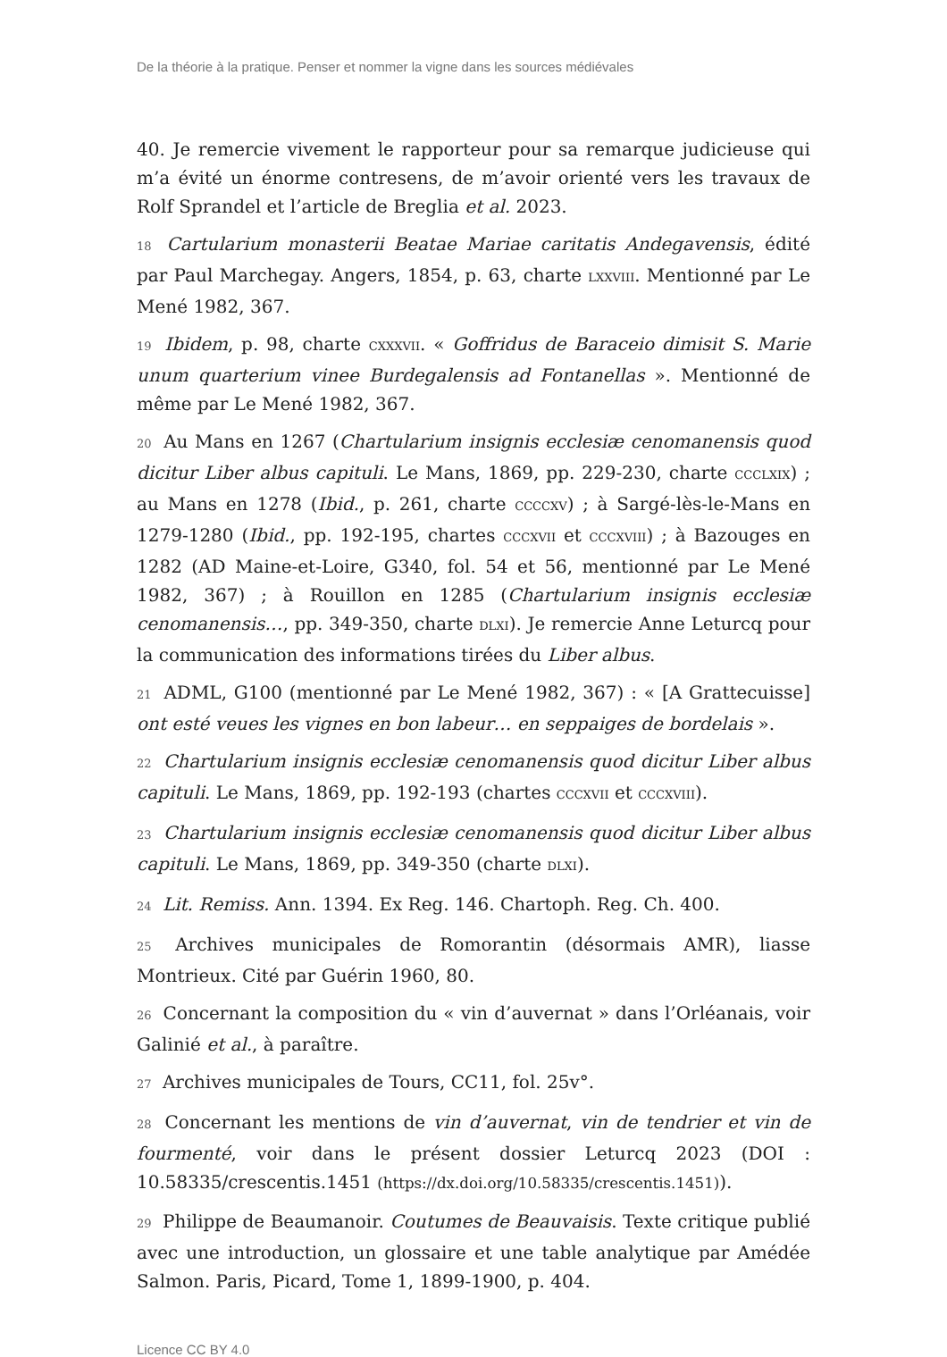De la théorie à la pratique. Penser et nommer la vigne dans les sources médiévales
40. Je remercie vivement le rapporteur pour sa remarque judicieuse qui m’a évité un énorme contresens, de m’avoir orienté vers les travaux de Rolf Sprandel et l’article de Breglia et al. 2023.
18 Cartularium monasterii Beatae Mariae caritatis Andegavensis, édité par Paul Marchegay. Angers, 1854, p. 63, charte LXXVIII. Mentionné par Le Mené 1982, 367.
19 Ibidem, p. 98, charte CXXXVII. « Goffridus de Baraceio dimisit S. Marie unum quarterium vinee Burdegalensis ad Fontanellas ». Mentionné de même par Le Mené 1982, 367.
20 Au Mans en 1267 (Chartularium insignis ecclesiæ cenomanensis quod dicitur Liber albus capituli. Le Mans, 1869, pp. 229-230, charte CCCLXIX) ; au Mans en 1278 (Ibid., p. 261, charte CCCCXV) ; à Sargé-lès-le-Mans en 1279-1280 (Ibid., pp. 192-195, chartes CCCXVII et CCCXVIII) ; à Bazouges en 1282 (AD Maine-et-Loire, G340, fol. 54 et 56, mentionné par Le Mené 1982, 367) ; à Rouillon en 1285 (Chartularium insignis ecclesiæ cenomanensis…, pp. 349-350, charte DLXI). Je remercie Anne Leturcq pour la communication des informations tirées du Liber albus.
21 ADML, G100 (mentionné par Le Mené 1982, 367) : « [A Grattecuisse] ont esté veues les vignes en bon labeur… en seppaiges de bordelais ».
22 Chartularium insignis ecclesiæ cenomanensis quod dicitur Liber albus capituli. Le Mans, 1869, pp. 192-193 (chartes CCCXVII et CCCXVIII).
23 Chartularium insignis ecclesiæ cenomanensis quod dicitur Liber albus capituli. Le Mans, 1869, pp. 349-350 (charte DLXI).
24 Lit. Remiss. Ann. 1394. Ex Reg. 146. Chartoph. Reg. Ch. 400.
25 Archives municipales de Romorantin (désormais AMR), liasse Montrieux. Cité par Guérin 1960, 80.
26 Concernant la composition du « vin d’auvernat » dans l’Orléanais, voir Galinié et al., à paraître.
27 Archives municipales de Tours, CC11, fol. 25v°.
28 Concernant les mentions de vin d’auvernat, vin de tendrier et vin de fourmenté, voir dans le présent dossier Leturcq 2023 (DOI : 10.58335/crescentis.1451 (https://dx.doi.org/10.58335/crescentis.1451)).
29 Philippe de Beaumanoir. Coutumes de Beauvaisis. Texte critique publié avec une introduction, un glossaire et une table analytique par Amédée Salmon. Paris, Picard, Tome 1, 1899-1900, p. 404.
Licence CC BY 4.0